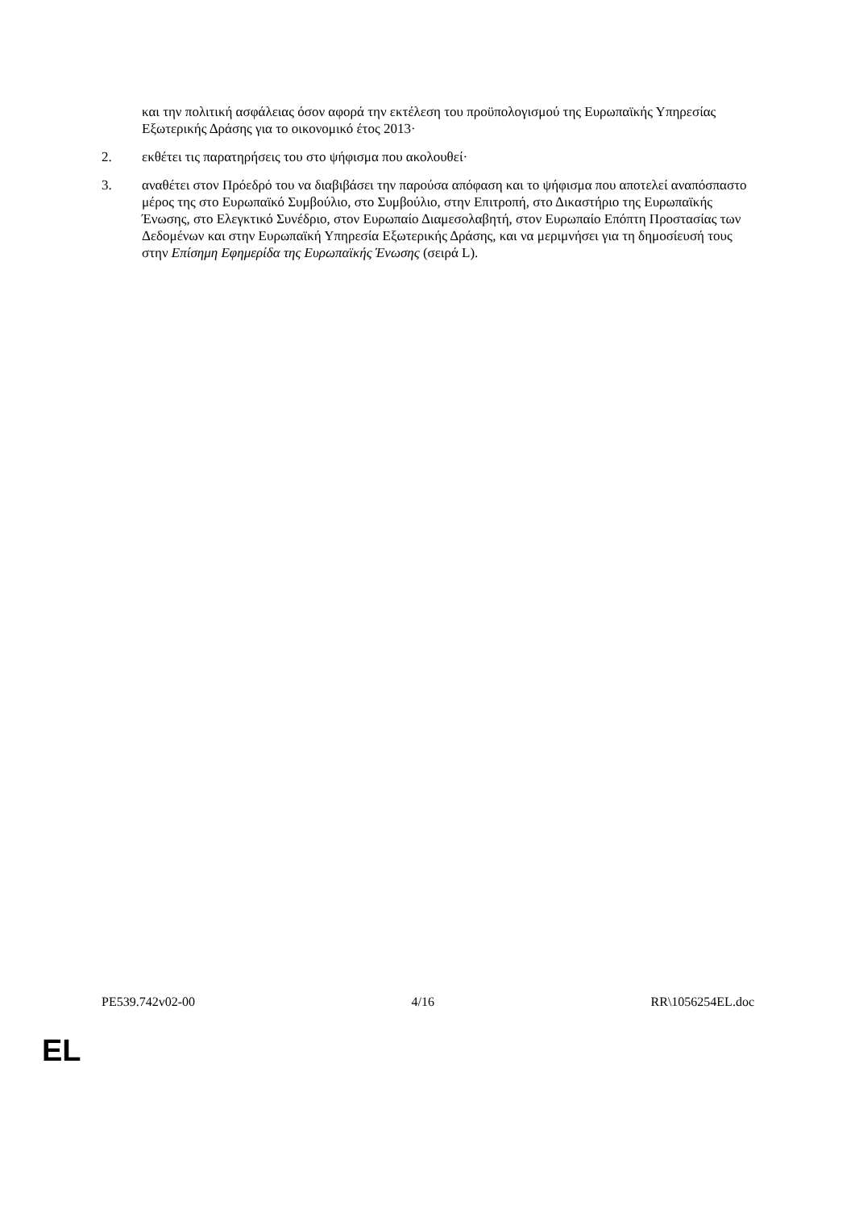και την πολιτική ασφάλειας όσον αφορά την εκτέλεση του προϋπολογισμού της Ευρωπαϊκής Υπηρεσίας Εξωτερικής Δράσης για το οικονομικό έτος 2013·
2. εκθέτει τις παρατηρήσεις του στο ψήφισμα που ακολουθεί·
3. αναθέτει στον Πρόεδρό του να διαβιβάσει την παρούσα απόφαση και το ψήφισμα που αποτελεί αναπόσπαστο μέρος της στο Ευρωπαϊκό Συμβούλιο, στο Συμβούλιο, στην Επιτροπή, στο Δικαστήριο της Ευρωπαϊκής Ένωσης, στο Ελεγκτικό Συνέδριο, στον Ευρωπαίο Διαμεσολαβητή, στον Ευρωπαίο Επόπτη Προστασίας των Δεδομένων και στην Ευρωπαϊκή Υπηρεσία Εξωτερικής Δράσης, και να μεριμνήσει για τη δημοσίευσή τους στην Επίσημη Εφημερίδα της Ευρωπαϊκής Ένωσης (σειρά L).
PE539.742v02-00 4/16 RR\1056254EL.doc
EL